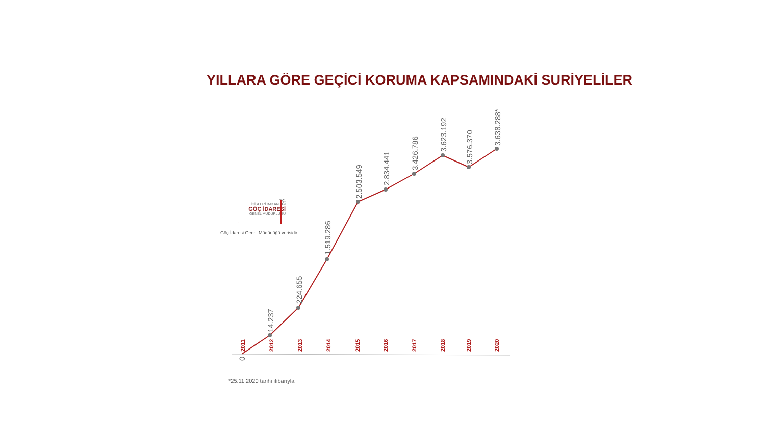YILLARA GÖRE GEÇİCİ KORUMA KAPSAMINDAKİ SURİYELİLER
T.C.
İÇİŞLERİ BAKANLIĞI
GÖÇ İDARESİ
GENEL MÜDÜRLÜĞÜ
Göç İdaresi Genel Müdürlüğü verisidir
0
14.237
224.655
1.519.286
2.503.549
2.834.441
3.426.786
3.623.192
3.576.370
3.638.288*
2011
2012
2013
2014
2015
2016
2017
2018
2019
2020
*25.11.2020 tarihi itibarıyla